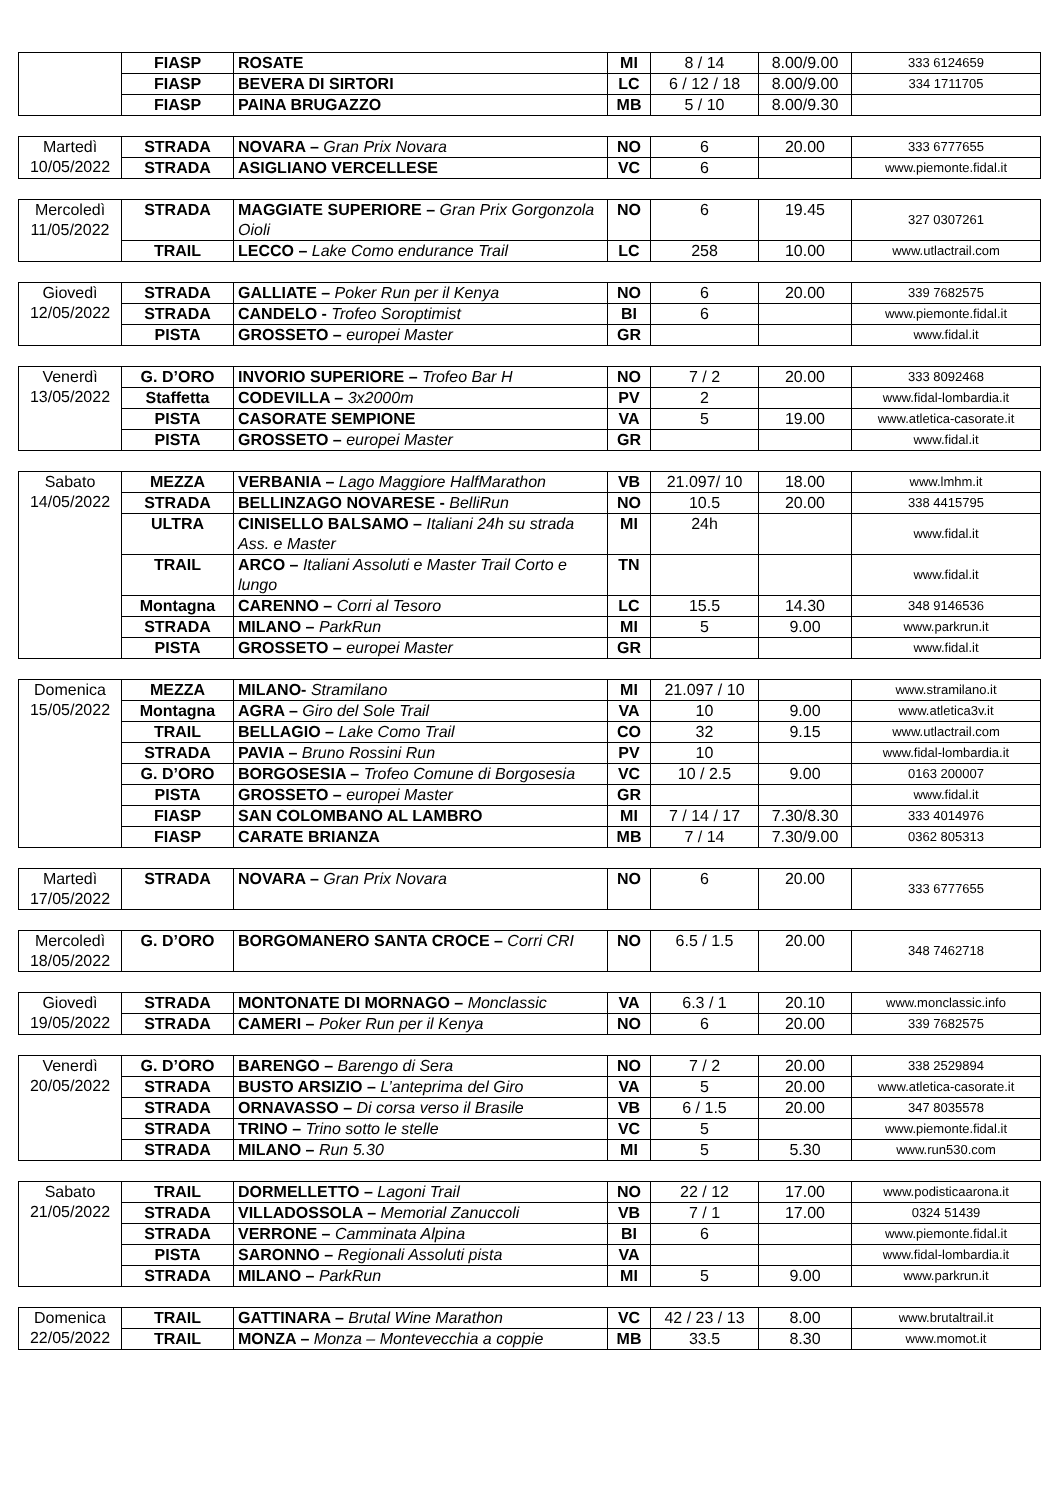| | FIASP | ROSATE | MI | 8 / 14 | 8.00/9.00 | 333 6124659 |
| | FIASP | BEVERA DI SIRTORI | LC | 6 / 12 / 18 | 8.00/9.00 | 334 1711705 |
| | FIASP | PAINA BRUGAZZO | MB | 5 / 10 | 8.00/9.30 | |
| Martedì 10/05/2022 | STRADA | NOVARA – Gran Prix Novara | NO | 6 | 20.00 | 333 6777655 |
| | STRADA | ASIGLIANO VERCELLESE | VC | 6 | | www.piemonte.fidal.it |
| Mercoledì 11/05/2022 | STRADA | MAGGIATE SUPERIORE – Gran Prix Gorgonzola Oioli | NO | 6 | 19.45 | 327 0307261 |
| | TRAIL | LECCO – Lake Como endurance Trail | LC | 258 | 10.00 | www.utlactrail.com |
| Giovedì 12/05/2022 | STRADA | GALLIATE – Poker Run per il Kenya | NO | 6 | 20.00 | 339 7682575 |
| | STRADA | CANDELO - Trofeo Soroptimist | BI | 6 | | www.piemonte.fidal.it |
| | PISTA | GROSSETO – europei Master | GR | | | www.fidal.it |
| Venerdì 13/05/2022 | G. D’ORO | INVORIO SUPERIORE – Trofeo Bar H | NO | 7 / 2 | 20.00 | 333 8092468 |
| | Staffetta | CODEVILLA – 3x2000m | PV | 2 | | www.fidal-lombardia.it |
| | PISTA | CASORATE SEMPIONE | VA | 5 | 19.00 | www.atletica-casorate.it |
| | PISTA | GROSSETO – europei Master | GR | | | www.fidal.it |
| Sabato 14/05/2022 | MEZZA | VERBANIA – Lago Maggiore HalfMarathon | VB | 21.097/ 10 | 18.00 | www.lmhm.it |
| | STRADA | BELLINZAGO NOVARESE - BelliRun | NO | 10.5 | 20.00 | 338 4415795 |
| | ULTRA | CINISELLO BALSAMO – Italiani 24h su strada Ass. e Master | MI | 24h | | www.fidal.it |
| | TRAIL | ARCO – Italiani Assoluti e Master Trail Corto e lungo | TN | | | www.fidal.it |
| | Montagna | CARENNO – Corri al Tesoro | LC | 15.5 | 14.30 | 348 9146536 |
| | STRADA | MILANO – ParkRun | MI | 5 | 9.00 | www.parkrun.it |
| | PISTA | GROSSETO – europei Master | GR | | | www.fidal.it |
| Domenica 15/05/2022 | MEZZA | MILANO- Stramilano | MI | 21.097 / 10 | | www.stramilano.it |
| | Montagna | AGRA – Giro del Sole Trail | VA | 10 | 9.00 | www.atletica3v.it |
| | TRAIL | BELLAGIO – Lake Como Trail | CO | 32 | 9.15 | www.utlactrail.com |
| | STRADA | PAVIA – Bruno Rossini Run | PV | 10 | | www.fidal-lombardia.it |
| | G. D’ORO | BORGOSESIA – Trofeo Comune di Borgosesia | VC | 10 / 2.5 | 9.00 | 0163 200007 |
| | PISTA | GROSSETO – europei Master | GR | | | www.fidal.it |
| | FIASP | SAN COLOMBANO AL LAMBRO | MI | 7 / 14 / 17 | 7.30/8.30 | 333 4014976 |
| | FIASP | CARATE BRIANZA | MB | 7 / 14 | 7.30/9.00 | 0362 805313 |
| Martedì 17/05/2022 | STRADA | NOVARA – Gran Prix Novara | NO | 6 | 20.00 | 333 6777655 |
| Mercoledì 18/05/2022 | G. D’ORO | BORGOMANERO SANTA CROCE – Corri CRI | NO | 6.5 / 1.5 | 20.00 | 348 7462718 |
| Giovedì 19/05/2022 | STRADA | MONTONATE DI MORNAGO – Monclassic | VA | 6.3 / 1 | 20.10 | www.monclassic.info |
| | STRADA | CAMERI – Poker Run per il Kenya | NO | 6 | 20.00 | 339 7682575 |
| Venerdì 20/05/2022 | G. D’ORO | BARENGO – Barengo di Sera | NO | 7 / 2 | 20.00 | 338 2529894 |
| | STRADA | BUSTO ARSIZIO – L’anteprima del Giro | VA | 5 | 20.00 | www.atletica-casorate.it |
| | STRADA | ORNAVASSO – Di corsa verso il Brasile | VB | 6 / 1.5 | 20.00 | 347 8035578 |
| | STRADA | TRINO – Trino sotto le stelle | VC | 5 | | www.piemonte.fidal.it |
| | STRADA | MILANO – Run 5.30 | MI | 5 | 5.30 | www.run530.com |
| Sabato 21/05/2022 | TRAIL | DORMELLETTO – Lagoni Trail | NO | 22 / 12 | 17.00 | www.podisticaarona.it |
| | STRADA | VILLADOSSOLA – Memorial Zanuccoli | VB | 7 / 1 | 17.00 | 0324 51439 |
| | STRADA | VERRONE – Camminata Alpina | BI | 6 | | www.piemonte.fidal.it |
| | PISTA | SARONNO – Regionali Assoluti pista | VA | | | www.fidal-lombardia.it |
| | STRADA | MILANO – ParkRun | MI | 5 | 9.00 | www.parkrun.it |
| Domenica 22/05/2022 | TRAIL | GATTINARA – Brutal Wine Marathon | VC | 42 / 23 / 13 | 8.00 | www.brutaltrail.it |
| | TRAIL | MONZA – Monza – Montevecchia a coppie | MB | 33.5 | 8.30 | www.momot.it |